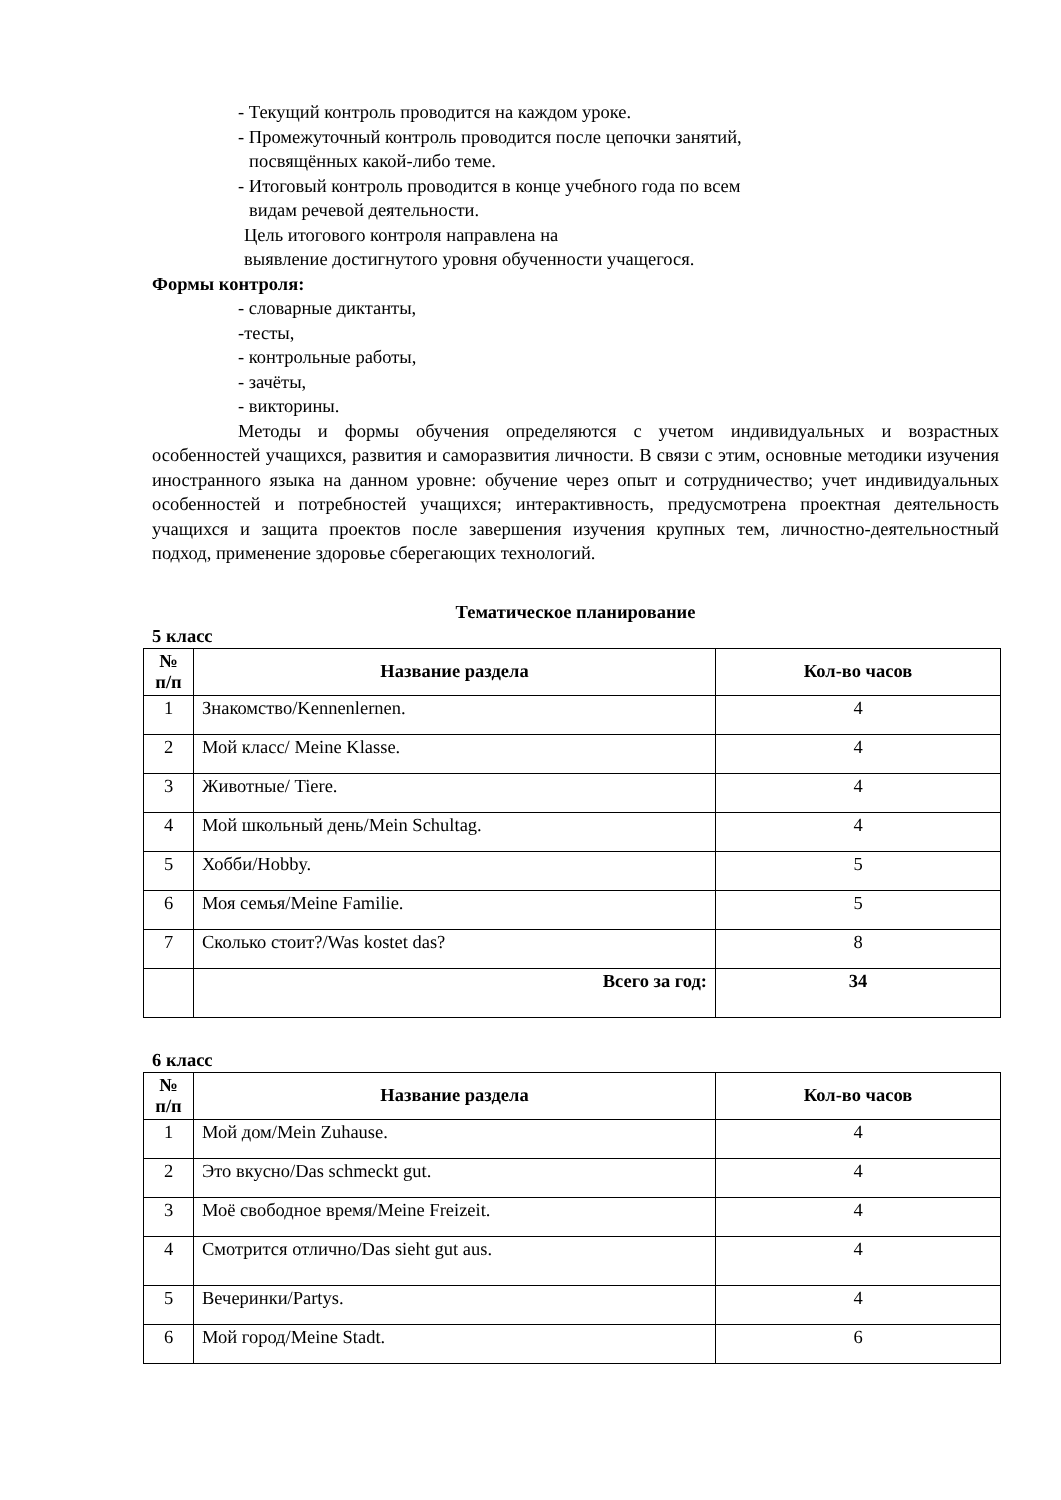- Текущий контроль проводится на каждом уроке.
- Промежуточный контроль проводится после цепочки занятий,
посвящённых какой-либо теме.
- Итоговый контроль проводится в конце учебного года по всем
видам речевой деятельности.
Цель итогового контроля направлена на
выявление достигнутого уровня обученности учащегося.
Формы контроля:
- словарные диктанты,
-тесты,
- контрольные работы,
- зачёты,
- викторины.
Методы и формы обучения определяются с учетом индивидуальных и возрастных особенностей учащихся, развития и саморазвития личности. В связи с этим, основные методики изучения иностранного языка на данном уровне: обучение через опыт и сотрудничество; учет индивидуальных особенностей и потребностей учащихся; интерактивность, предусмотрена проектная деятельность учащихся и защита проектов после завершения изучения крупных тем, личностно-деятельностный подход, применение здоровье сберегающих технологий.
Тематическое планирование
5 класс
| № п/п | Название раздела | Кол-во часов |
| --- | --- | --- |
| 1 | Знакомство/Kennenlernen. | 4 |
| 2 | Мой класс/ Meine Klasse. | 4 |
| 3 | Животные/ Tiere. | 4 |
| 4 | Мой школьный день/Mein Schultag. | 4 |
| 5 | Хобби/Hobby. | 5 |
| 6 | Моя семья/Meine Familie. | 5 |
| 7 | Сколько стоит?/Was kostet das? | 8 |
| | Всего за год: | 34 |
6 класс
| № п/п | Название раздела | Кол-во часов |
| --- | --- | --- |
| 1 | Мой дом/Mein Zuhause. | 4 |
| 2 | Это вкусно/Das schmeckt gut. | 4 |
| 3 | Моё свободное время/Meine Freizeit. | 4 |
| 4 | Смотрится отлично/Das sieht gut aus. | 4 |
| 5 | Вечеринки/Partys. | 4 |
| 6 | Мой город/Meine Stadt. | 6 |